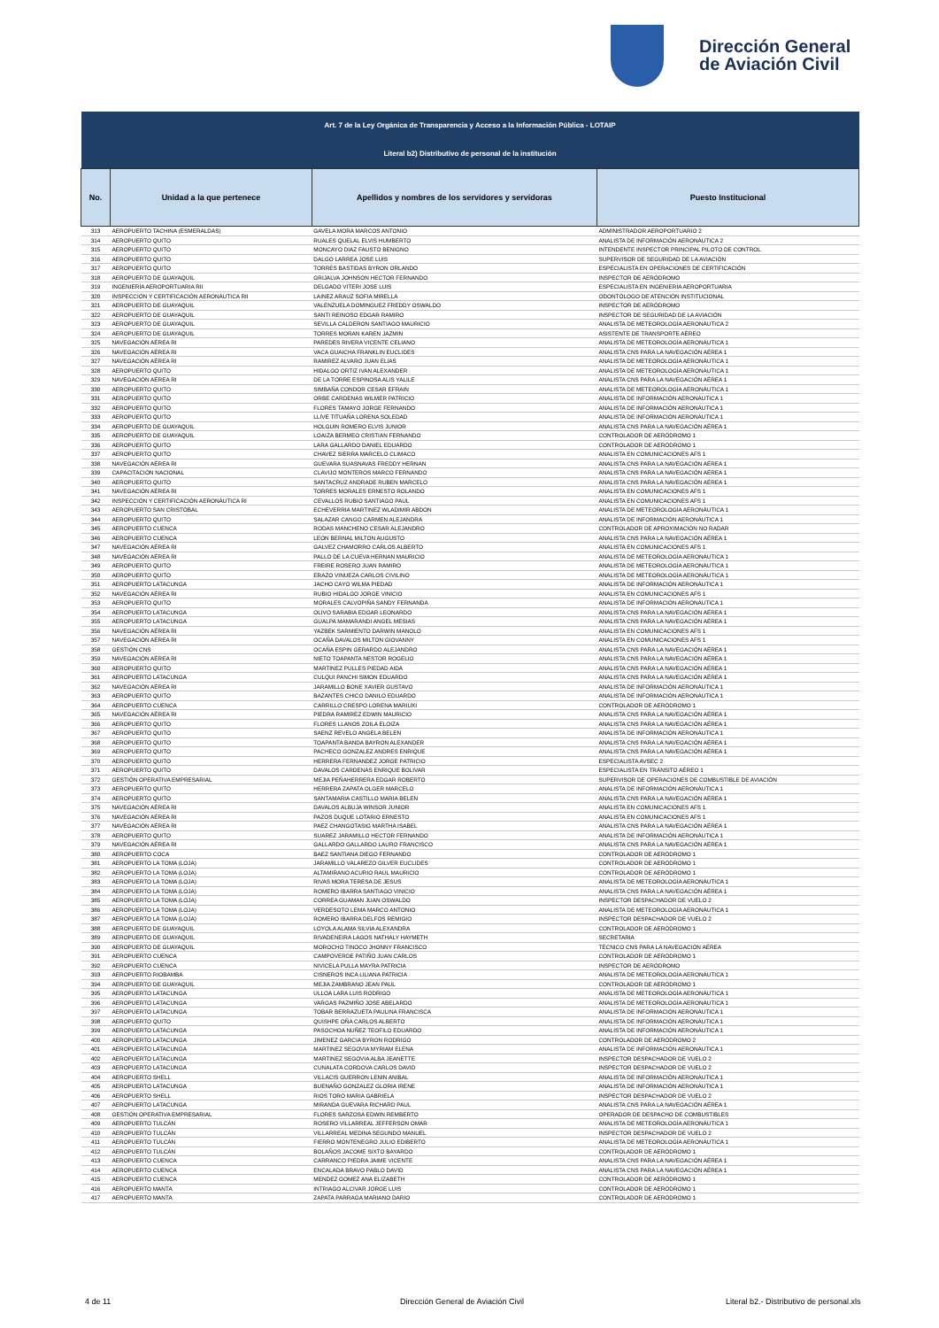Dirección General
de Aviación Civil
| Art. 7 de la Ley Orgánica de Transparencia y Acceso a la Información Pública - LOTAIP | | | |
| --- | --- | --- | --- |
| Literal b2) Distributivo de personal de la institución | | | |
| No. | Unidad a la que pertenece | Apellidos y nombres de los servidores y servidoras | Puesto Institucional |
| 313 | AEROPUERTO TACHINA (ESMERALDAS) | GAVELA MORA MARCOS ANTONIO | ADMINISTRADOR AEROPORTUARIO 2 |
| 314 | AEROPUERTO QUITO | RUALES QUELAL ELVIS HUMBERTO | ANALISTA DE INFORMACIÓN AERONÁUTICA 2 |
| 315 | AEROPUERTO QUITO | MONCAYO DIAZ FAUSTO BENIGNO | INTENDENTE INSPECTOR PRINCIPAL PILOTO DE CONTROL |
| 316 | AEROPUERTO QUITO | DALGO LARREA JOSE LUIS | SUPERVISOR DE SEGURIDAD DE LA AVIACIÓN |
| 317 | AEROPUERTO QUITO | TORRES BASTIDAS BYRON ORLANDO | ESPECIALISTA EN OPERACIONES DE CERTIFICACIÓN |
| 318 | AEROPUERTO DE GUAYAQUIL | GRIJALVA JOHNSON HECTOR FERNANDO | INSPECTOR DE AERÓDROMO |
| 319 | INGENIERÍA AEROPORTUARIA RII | DELGADO VITERI JOSE LUIS | ESPECIALISTA EN INGENIERÍA AEROPORTUARIA |
| 320 | INSPECCIÓN Y CERTIFICACIÓN AERONÁUTICA RII | LAINEZ ARAUZ SOFIA MIRELLA | ODONTÓLOGO DE ATENCIÓN INSTITUCIONAL |
| 321 | AEROPUERTO DE GUAYAQUIL | VALENZUELA DOMINGUEZ FREDDY OSWALDO | INSPECTOR DE AERÓDROMO |
| 322 | AEROPUERTO DE GUAYAQUIL | SANTI REINOSO EDGAR RAMIRO | INSPECTOR DE SEGURIDAD DE LA AVIACIÓN |
| 323 | AEROPUERTO DE GUAYAQUIL | SEVILLA CALDERON SANTIAGO MAURICIO | ANALISTA DE METEOROLOGÍA AERONÁUTICA 2 |
| 324 | AEROPUERTO DE GUAYAQUIL | TORRES MORAN KAREN JAZMIN | ASISTENTE DE TRANSPORTE AÉREO |
| 325 | NAVEGACIÓN AÉREA RI | PAREDES RIVERA VICENTE CELIANO | ANALISTA DE METEOROLOGÍA AERONÁUTICA 1 |
| 326 | NAVEGACIÓN AÉREA RI | VACA GUAICHA FRANKLIN EUCLIDES | ANALISTA CNS PARA LA NAVEGACIÓN AÉREA 1 |
| 327 | NAVEGACIÓN AÉREA RI | RAMIREZ ALVARO JUAN ELIAS | ANALISTA DE METEOROLOGÍA AERONÁUTICA 1 |
| 328 | AEROPUERTO QUITO | HIDALGO ORTIZ IVAN ALEXANDER | ANALISTA DE METEOROLOGÍA AERONÁUTICA 1 |
| 329 | NAVEGACIÓN AÉREA RI | DE LA TORRE ESPINOSA ALIS YALILE | ANALISTA CNS PARA LA NAVEGACIÓN AÉREA 1 |
| 330 | AEROPUERTO QUITO | SIMBAÑA CONDOR CESAR EFRAIN | ANALISTA DE METEOROLOGÍA AERONÁUTICA 1 |
| 331 | AEROPUERTO QUITO | ORBE CARDENAS WILMER PATRICIO | ANALISTA DE INFORMACIÓN AERONÁUTICA 1 |
| 332 | AEROPUERTO QUITO | FLORES TAMAYO JORGE FERNANDO | ANALISTA DE INFORMACIÓN AERONÁUTICA 1 |
| 333 | AEROPUERTO QUITO | LLIVE TITUAÑA LORENA SOLEDAD | ANALISTA DE INFORMACIÓN AERONÁUTICA 1 |
| 334 | AEROPUERTO DE GUAYAQUIL | HOLGUIN ROMERO ELVIS JUNIOR | ANALISTA CNS PARA LA NAVEGACIÓN AÉREA 1 |
| 335 | AEROPUERTO DE GUAYAQUIL | LOAIZA BERMEO CRISTIAN FERNANDO | CONTROLADOR DE AERÓDROMO 1 |
| 336 | AEROPUERTO QUITO | LARA GALLARDO DANIEL EDUARDO | CONTROLADOR DE AERÓDROMO 1 |
| 337 | AEROPUERTO QUITO | CHAVEZ SIERRA MARCELO CLIMACO | ANALISTA EN COMUNICACIONES AFS 1 |
| 338 | NAVEGACIÓN AÉREA RI | GUEVARA SUASNAVAS FREDDY HERNAN | ANALISTA CNS PARA LA NAVEGACIÓN AÉREA 1 |
| 339 | CAPACITACIÓN NACIONAL | CLAVIJO MONTEROS MARCO FERNANDO | ANALISTA CNS PARA LA NAVEGACIÓN AÉREA 1 |
| 340 | AEROPUERTO QUITO | SANTACRUZ ANDRADE RUBEN MARCELO | ANALISTA CNS PARA LA NAVEGACIÓN AÉREA 1 |
| 341 | NAVEGACIÓN AÉREA RI | TORRES MORALES ERNESTO ROLANDO | ANALISTA EN COMUNICACIONES AFS 1 |
| 342 | INSPECCIÓN Y CERTIFICACIÓN AERONÁUTICA RI | CEVALLOS RUBIO SANTIAGO PAUL | ANALISTA EN COMUNICACIONES AFS 1 |
| 343 | AEROPUERTO SAN CRISTÓBAL | ECHEVERRIA MARTINEZ WLADIMIR ABDON | ANALISTA DE METEOROLOGÍA AERONÁUTICA 1 |
| 344 | AEROPUERTO QUITO | SALAZAR CANGO CARMEN ALEJANDRA | ANALISTA DE INFORMACIÓN AERONÁUTICA 1 |
| 345 | AEROPUERTO CUENCA | RODAS MANCHENO CESAR ALEJANDRO | CONTROLADOR DE APROXIMACIÓN NO RADAR |
| 346 | AEROPUERTO CUENCA | LEON BERNAL MILTON AUGUSTO | ANALISTA CNS PARA LA NAVEGACIÓN AÉREA 1 |
| 347 | NAVEGACIÓN AÉREA RI | GALVEZ CHAMORRO CARLOS ALBERTO | ANALISTA EN COMUNICACIONES AFS 1 |
| 348 | NAVEGACIÓN AÉREA RI | PALLO DE LA CUEVA HERNAN MAURICIO | ANALISTA DE METEOROLOGÍA AERONÁUTICA 1 |
| 349 | AEROPUERTO QUITO | FREIRE ROSERO JUAN RAMIRO | ANALISTA DE METEOROLOGÍA AERONÁUTICA 1 |
| 350 | AEROPUERTO QUITO | ERAZO VINUEZA CARLOS CIVILINO | ANALISTA DE METEOROLOGÍA AERONÁUTICA 1 |
| 351 | AEROPUERTO LATACUNGA | JACHO CAYO WILMA PIEDAD | ANALISTA DE INFORMACIÓN AERONÁUTICA 1 |
| 352 | NAVEGACIÓN AÉREA RI | RUBIO HIDALGO JORGE VINICIO | ANALISTA EN COMUNICACIONES AFS 1 |
| 353 | AEROPUERTO QUITO | MORALES CALVOPIÑA SANDY FERNANDA | ANALISTA DE INFORMACIÓN AERONÁUTICA 1 |
| 354 | AEROPUERTO LATACUNGA | OLIVO SARABIA EDGAR LEONARDO | ANALISTA CNS PARA LA NAVEGACIÓN AÉREA 1 |
| 355 | AEROPUERTO LATACUNGA | GUALPA MAMARANDI ANGEL MESIAS | ANALISTA CNS PARA LA NAVEGACIÓN AÉREA 1 |
| 356 | NAVEGACIÓN AÉREA RI | YAZBEK SARMIENTO DARWIN MANOLO | ANALISTA EN COMUNICACIONES AFS 1 |
| 357 | NAVEGACIÓN AÉREA RI | OCAÑA DAVALOS MILTON GIOVANNY | ANALISTA EN COMUNICACIONES AFS 1 |
| 358 | GESTIÓN CNS | OCAÑA ESPIN GERARDO ALEJANDRO | ANALISTA CNS PARA LA NAVEGACIÓN AÉREA 1 |
| 359 | NAVEGACIÓN AÉREA RI | NIETO TOAPANTA NESTOR ROGELIO | ANALISTA CNS PARA LA NAVEGACIÓN AÉREA 1 |
| 360 | AEROPUERTO QUITO | MARTINEZ PULLES PIEDAD AIDA | ANALISTA CNS PARA LA NAVEGACIÓN AÉREA 1 |
| 361 | AEROPUERTO LATACUNGA | CULQUI PANCHI SIMON EDUARDO | ANALISTA CNS PARA LA NAVEGACIÓN AÉREA 1 |
| 362 | NAVEGACIÓN AÉREA RI | JARAMILLO BONE XAVIER GUSTAVO | ANALISTA DE INFORMACIÓN AERONÁUTICA 1 |
| 363 | AEROPUERTO QUITO | BAZANTES CHICO DANILO EDUARDO | ANALISTA DE INFORMACIÓN AERONÁUTICA 1 |
| 364 | AEROPUERTO CUENCA | CARRILLO CRESPO LORENA MARIUXI | CONTROLADOR DE AERÓDROMO 1 |
| 365 | NAVEGACIÓN AÉREA RI | PIEDRA RAMIREZ EDWIN MAURICIO | ANALISTA CNS PARA LA NAVEGACIÓN AÉREA 1 |
| 366 | AEROPUERTO QUITO | FLORES LLANOS ZOILA ELOIZA | ANALISTA CNS PARA LA NAVEGACIÓN AÉREA 1 |
| 367 | AEROPUERTO QUITO | SAENZ REVELO ANGELA BELEN | ANALISTA DE INFORMACIÓN AERONÁUTICA 1 |
| 368 | AEROPUERTO QUITO | TOAPANTA BANDA BAYRON ALEXANDER | ANALISTA CNS PARA LA NAVEGACIÓN AÉREA 1 |
| 369 | AEROPUERTO QUITO | PACHECO GONZALEZ ANDRES ENRIQUE | ANALISTA CNS PARA LA NAVEGACIÓN AÉREA 1 |
| 370 | AEROPUERTO QUITO | HERRERA FERNANDEZ JORGE PATRICIO | ESPECIALISTA AVSEC 2 |
| 371 | AEROPUERTO QUITO | DAVALOS CARDENAS ENRIQUE BOLIVAR | ESPECIALISTA EN TRÁNSITO AÉREO 1 |
| 372 | GESTIÓN OPERATIVA EMPRESARIAL | MEJIA PEÑAHERRERA EDGAR ROBERTO | SUPERVISOR DE OPERACIONES DE COMBUSTIBLE DE AVIACIÓN |
| 373 | AEROPUERTO QUITO | HERRERA ZAPATA OLGER MARCELO | ANALISTA DE INFORMACIÓN AERONÁUTICA 1 |
| 374 | AEROPUERTO QUITO | SANTAMARIA CASTILLO MARIA BELEN | ANALISTA CNS PARA LA NAVEGACIÓN AÉREA 1 |
| 375 | NAVEGACIÓN AÉREA RI | DAVALOS ALBUJA WINSOR JUNIOR | ANALISTA EN COMUNICACIONES AFS 1 |
| 376 | NAVEGACIÓN AÉREA RI | PAZOS DUQUE LOTARIO ERNESTO | ANALISTA EN COMUNICACIONES AFS 1 |
| 377 | NAVEGACIÓN AÉREA RI | PAEZ CHANGOTASIG MARTHA ISABEL | ANALISTA CNS PARA LA NAVEGACIÓN AÉREA 1 |
| 378 | AEROPUERTO QUITO | SUAREZ JARAMILLO HECTOR FERNANDO | ANALISTA DE INFORMACIÓN AERONÁUTICA 1 |
| 379 | NAVEGACIÓN AÉREA RI | GALLARDO GALLARDO LAURO FRANCISCO | ANALISTA CNS PARA LA NAVEGACIÓN AÉREA 1 |
| 380 | AEROPUERTO COCA | BAEZ SANTIANA DIEGO FERNANDO | CONTROLADOR DE AERÓDROMO 1 |
| 381 | AEROPUERTO LA TOMA (LOJA) | JARAMILLO VALAREZO GILVER EUCLIDES | CONTROLADOR DE AERÓDROMO 1 |
| 382 | AEROPUERTO LA TOMA (LOJA) | ALTAMIRANO ACURIO RAUL MAURICIO | CONTROLADOR DE AERÓDROMO 1 |
| 383 | AEROPUERTO LA TOMA (LOJA) | RIVAS MORA TERESA DE JESUS | ANALISTA DE METEOROLOGÍA AERONÁUTICA 1 |
| 384 | AEROPUERTO LA TOMA (LOJA) | ROMERO IBARRA SANTIAGO VINICIO | ANALISTA CNS PARA LA NAVEGACIÓN AÉREA 1 |
| 385 | AEROPUERTO LA TOMA (LOJA) | CORREA GUAMAN JUAN OSWALDO | INSPECTOR DESPACHADOR DE VUELO 2 |
| 386 | AEROPUERTO LA TOMA (LOJA) | VERDESOTO LEMA MARCO ANTONIO | ANALISTA DE METEOROLOGÍA AERONÁUTICA 1 |
| 387 | AEROPUERTO LA TOMA (LOJA) | ROMERO IBARRA DELFOS REMIGIO | INSPECTOR DESPACHADOR DE VUELO 2 |
| 388 | AEROPUERTO DE GUAYAQUIL | LOYOLA ALAMA SILVIA ALEXANDRA | CONTROLADOR DE AERÓDROMO 1 |
| 389 | AEROPUERTO DE GUAYAQUIL | RIVADENEIRA LAGOS NATHALY HAYMETH | SECRETARIA |
| 390 | AEROPUERTO DE GUAYAQUIL | MOROCHO TINOCO JHONNY FRANCISCO | TÉCNICO CNS PARA LA NAVEGACIÓN AÉREA |
| 391 | AEROPUERTO CUENCA | CAMPOVERDE PATIÑO JUAN CARLOS | CONTROLADOR DE AERÓDROMO 1 |
| 392 | AEROPUERTO CUENCA | NIVICELA PULLA MAYRA PATRICIA | INSPECTOR DE AERÓDROMO |
| 393 | AEROPUERTO RIOBAMBA | CISNEROS INCA LILIANA PATRICIA | ANALISTA DE METEOROLOGÍA AERONÁUTICA 1 |
| 394 | AEROPUERTO DE GUAYAQUIL | MEJIA ZAMBRANO JEAN PAUL | CONTROLADOR DE AERÓDROMO 1 |
| 395 | AEROPUERTO LATACUNGA | ULLOA LARA LUIS RODRIGO | ANALISTA DE METEOROLOGÍA AERONÁUTICA 1 |
| 396 | AEROPUERTO LATACUNGA | VARGAS PAZMIÑO JOSE ABELARDO | ANALISTA DE METEOROLOGÍA AERONÁUTICA 1 |
| 397 | AEROPUERTO LATACUNGA | TOBAR BERRAZUETA PAULINA FRANCISCA | ANALISTA DE INFORMACIÓN AERONÁUTICA 1 |
| 398 | AEROPUERTO QUITO | QUISHPE OÑA CARLOS ALBERTO | ANALISTA DE INFORMACIÓN AERONÁUTICA 1 |
| 399 | AEROPUERTO LATACUNGA | PASOCHOA NUÑEZ TEOFILO EDUARDO | ANALISTA DE INFORMACIÓN AERONÁUTICA 1 |
| 400 | AEROPUERTO LATACUNGA | JIMENEZ GARCIA BYRON RODRIGO | CONTROLADOR DE AERÓDROMO 2 |
| 401 | AEROPUERTO LATACUNGA | MARTINEZ SEGOVIA MYRIAM ELENA | ANALISTA DE INFORMACIÓN AERONÁUTICA 1 |
| 402 | AEROPUERTO LATACUNGA | MARTINEZ SEGOVIA ALBA JEANETTE | INSPECTOR DESPACHADOR DE VUELO 2 |
| 403 | AEROPUERTO LATACUNGA | CUNALATA CORDOVA CARLOS DAVID | INSPECTOR DESPACHADOR DE VUELO 2 |
| 404 | AEROPUERTO SHELL | VILLACIS GUERRON LENIN ANIBAL | ANALISTA DE INFORMACIÓN AERONÁUTICA 1 |
| 405 | AEROPUERTO LATACUNGA | BUENAÑO GONZALEZ GLORIA IRENE | ANALISTA DE INFORMACIÓN AERONÁUTICA 1 |
| 406 | AEROPUERTO SHELL | RIOS TORO MARIA GABRIELA | INSPECTOR DESPACHADOR DE VUELO 2 |
| 407 | AEROPUERTO LATACUNGA | MIRANDA GUEVARA RICHARD PAUL | ANALISTA CNS PARA LA NAVEGACIÓN AÉREA 1 |
| 408 | GESTIÓN OPERATIVA EMPRESARIAL | FLORES SARZOSA EDWIN REMBERTO | OPERADOR DE DESPACHO DE COMBUSTIBLES |
| 409 | AEROPUERTO TULCÁN | ROSERO VILLARREAL JEFFERSON OMAR | ANALISTA DE METEOROLOGÍA AERONÁUTICA 1 |
| 410 | AEROPUERTO TULCÁN | VILLARREAL MEDINA SEGUNDO MANUEL | INSPECTOR DESPACHADOR DE VUELO 2 |
| 411 | AEROPUERTO TULCÁN | FIERRO MONTENEGRO JULIO EDIBERTO | ANALISTA DE METEOROLOGÍA AERONÁUTICA 1 |
| 412 | AEROPUERTO TULCÁN | BOLAÑOS JACOME SIXTO BAYARDO | CONTROLADOR DE AERÓDROMO 1 |
| 413 | AEROPUERTO CUENCA | CARRANCO PIEDRA JAIME VICENTE | ANALISTA CNS PARA LA NAVEGACIÓN AÉREA 1 |
| 414 | AEROPUERTO CUENCA | ENCALADA BRAVO PABLO DAVID | ANALISTA CNS PARA LA NAVEGACIÓN AÉREA 1 |
| 415 | AEROPUERTO CUENCA | MENDEZ GOMEZ ANA ELIZABETH | CONTROLADOR DE AERÓDROMO 1 |
| 416 | AEROPUERTO MANTA | INTRIAGO ALCIVAR JORGE LUIS | CONTROLADOR DE AERÓDROMO 1 |
| 417 | AEROPUERTO MANTA | ZAPATA PARRAGA MARIANO DARIO | CONTROLADOR DE AERÓDROMO 1 |
4 de 11 Dirección General de Aviación Civil Literal b2.- Distributivo de personal.xls